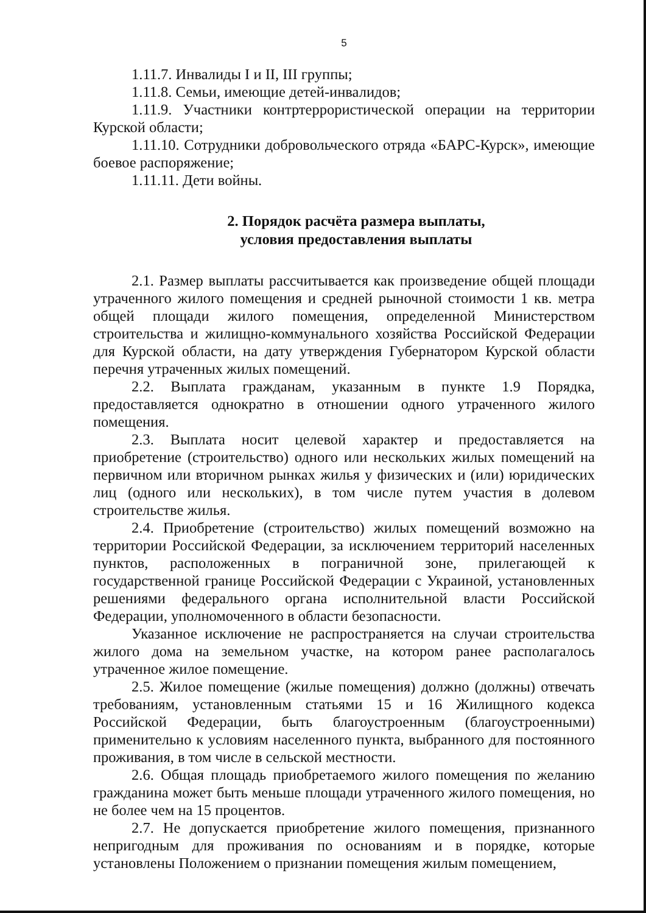5
1.11.7. Инвалиды I и II, III группы;
1.11.8. Семьи, имеющие детей-инвалидов;
1.11.9. Участники контртеррористической операции на территории Курской области;
1.11.10. Сотрудники добровольческого отряда «БАРС-Курск», имеющие боевое распоряжение;
1.11.11. Дети войны.
2. Порядок расчёта размера выплаты,
условия предоставления выплаты
2.1. Размер выплаты рассчитывается как произведение общей площади утраченного жилого помещения и средней рыночной стоимости 1 кв. метра общей площади жилого помещения, определенной Министерством строительства и жилищно-коммунального хозяйства Российской Федерации для Курской области, на дату утверждения Губернатором Курской области перечня утраченных жилых помещений.
2.2. Выплата гражданам, указанным в пункте 1.9 Порядка, предоставляется однократно в отношении одного утраченного жилого помещения.
2.3. Выплата носит целевой характер и предоставляется на приобретение (строительство) одного или нескольких жилых помещений на первичном или вторичном рынках жилья у физических и (или) юридических лиц (одного или нескольких), в том числе путем участия в долевом строительстве жилья.
2.4. Приобретение (строительство) жилых помещений возможно на территории Российской Федерации, за исключением территорий населенных пунктов, расположенных в пограничной зоне, прилегающей к государственной границе Российской Федерации с Украиной, установленных решениями федерального органа исполнительной власти Российской Федерации, уполномоченного в области безопасности.
Указанное исключение не распространяется на случаи строительства жилого дома на земельном участке, на котором ранее располагалось утраченное жилое помещение.
2.5. Жилое помещение (жилые помещения) должно (должны) отвечать требованиям, установленным статьями 15 и 16 Жилищного кодекса Российской Федерации, быть благоустроенным (благоустроенными) применительно к условиям населенного пункта, выбранного для постоянного проживания, в том числе в сельской местности.
2.6. Общая площадь приобретаемого жилого помещения по желанию гражданина может быть меньше площади утраченного жилого помещения, но не более чем на 15 процентов.
2.7. Не допускается приобретение жилого помещения, признанного непригодным для проживания по основаниям и в порядке, которые установлены Положением о признании помещения жилым помещением,